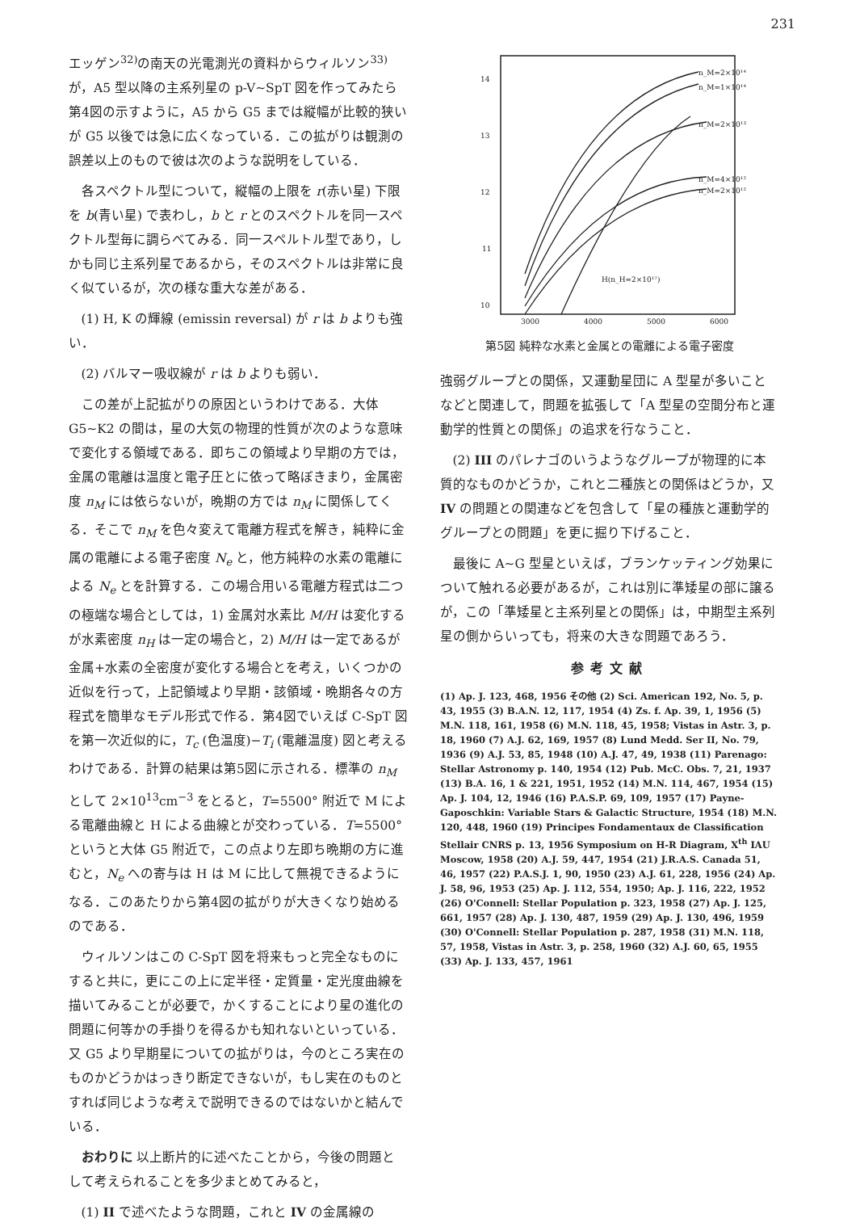231
エッゲン<sup>32)</sup>の南天の光電測光の資料からウィルソン<sup>33)</sup>が，A5 型以降の主系列星の p-V∼SpT 図を作ってみたら第4図の示すように，A5 から G5 までは縦幅が比較的狭いが G5 以後では急に広くなっている．この拡がりは観測の誤差以上のもので彼は次のような説明をしている．
各スペクトル型について，縦幅の上限を r(赤い星) 下限を b(青い星) で表わし，b と r とのスペクトルを同一スペクトル型毎に調らべてみる．同一スペルトル型であり，しかも同じ主系列星であるから，そのスペクトルは非常に良く似ているが，次の様な重大な差がある．
(1) H, K の輝線 (emissin reversal) が r は b よりも強い．
(2) バルマー吸収線が r は b よりも弱い．
この差が上記拡がりの原因というわけである．大体 G5∼K2 の間は，星の大気の物理的性質が次のような意味で変化する領域である．即ちこの領域より早期の方では，金属の電離は温度と電子圧とに依って略ぼきまり，金属密度 n<sub>M</sub> には依らないが，晩期の方では n<sub>M</sub> に関係してくる．そこで n<sub>M</sub> を色々変えて電離方程式を解き，純粋に金属の電離による電子密度 N<sub>e</sub> と，他方純粋の水素の電離による N<sub>e</sub> とを計算する．この場合用いる電離方程式は二つの極端な場合としては，1) 金属対水素比 M/H は変化するが水素密度 n<sub>H</sub> は一定の場合と，2) M/H は一定であるが金属+水素の全密度が変化する場合とを考え，いくつかの近似を行って，上記領域より早期・該領域・晩期各々の方程式を簡単なモデル形式で作る．第4図でいえば C-SpT 図を第一次近似的に，T<sub>c</sub> (色温度)−T<sub>i</sub> (電離温度) 図と考えるわけである．計算の結果は第5図に示される．標準の n<sub>M</sub> として 2×10<sup>13</sup>cm<sup>−3</sup> をとると，T=5500° 附近で M による電離曲線と H による曲線とが交わっている．T=5500° というと大体 G5 附近で，この点より左即ち晩期の方に進むと，N<sub>e</sub> への寄与は H は M に比して無視できるようになる．このあたりから第4図の拡がりが大きくなり始めるのである．
ウィルソンはこの C-SpT 図を将来もっと完全なものにすると共に，更にこの上に定半径・定質量・定光度曲線を描いてみることが必要で，かくすることにより星の進化の問題に何等かの手掛りを得るかも知れないといっている．又 G5 より早期星についての拡がりは，今のところ実在のものかどうかはっきり断定できないが，もし実在のものとすれば同じような考えで説明できるのではないかと結んでいる．
おわりに 以上断片的に述べたことから，今後の問題として考えられることを多少まとめてみると，
(1) II で述べたような問題，これと IV の金属線の
14
13
12
11
10
3000
4000
5000
6000
n_M=2×10¹⁴
n_M=1×10¹⁴
n_M=2×10¹³
n_M=4×10¹²
n_M=2×10¹²
H(n_H=2×10¹⁷)
第5図 純粋な水素と金属との電離による電子密度
強弱グループとの関係，又運動星団に A 型星が多いことなどと関連して，問題を拡張して「A 型星の空間分布と運動学的性質との関係」の追求を行なうこと．
(2) III のパレナゴのいうようなグループが物理的に本質的なものかどうか，これと二種族との関係はどうか，又 IV の問題との関連などを包含して「星の種族と運動学的グループとの問題」を更に掘り下げること．
最後に A∼G 型星といえば，ブランケッティング効果について触れる必要があるが，これは別に準矮星の部に譲るが，この「準矮星と主系列星との関係」は，中期型主系列星の側からいっても，将来の大きな問題であろう．
参考文献
(1) Ap. J. 123, 468, 1956 その他 (2) Sci. American 192, No. 5, p. 43, 1955 (3) B.A.N. 12, 117, 1954 (4) Zs. f. Ap. 39, 1, 1956 (5) M.N. 118, 161, 1958 (6) M.N. 118, 45, 1958; Vistas in Astr. 3, p. 18, 1960 (7) A.J. 62, 169, 1957 (8) Lund Medd. Ser II, No. 79, 1936 (9) A.J. 53, 85, 1948 (10) A.J. 47, 49, 1938 (11) Parenago: Stellar Astronomy p. 140, 1954 (12) Pub. McC. Obs. 7, 21, 1937 (13) B.A. 16, 1 & 221, 1951, 1952 (14) M.N. 114, 467, 1954 (15) Ap. J. 104, 12, 1946 (16) P.A.S.P. 69, 109, 1957 (17) Payne-Gaposchkin: Variable Stars & Galactic Structure, 1954 (18) M.N. 120, 448, 1960 (19) Principes Fondamentaux de Classification Stellair CNRS p. 13, 1956 Symposium on H-R Diagram, X<sup>th</sup> IAU Moscow, 1958 (20) A.J. 59, 447, 1954 (21) J.R.A.S. Canada 51, 46, 1957 (22) P.A.S.J. 1, 90, 1950 (23) A.J. 61, 228, 1956 (24) Ap. J. 58, 96, 1953 (25) Ap. J. 112, 554, 1950; Ap. J. 116, 222, 1952 (26) O'Connell: Stellar Population p. 323, 1958 (27) Ap. J. 125, 661, 1957 (28) Ap. J. 130, 487, 1959 (29) Ap. J. 130, 496, 1959 (30) O'Connell: Stellar Population p. 287, 1958 (31) M.N. 118, 57, 1958, Vistas in Astr. 3, p. 258, 1960 (32) A.J. 60, 65, 1955 (33) Ap. J. 133, 457, 1961